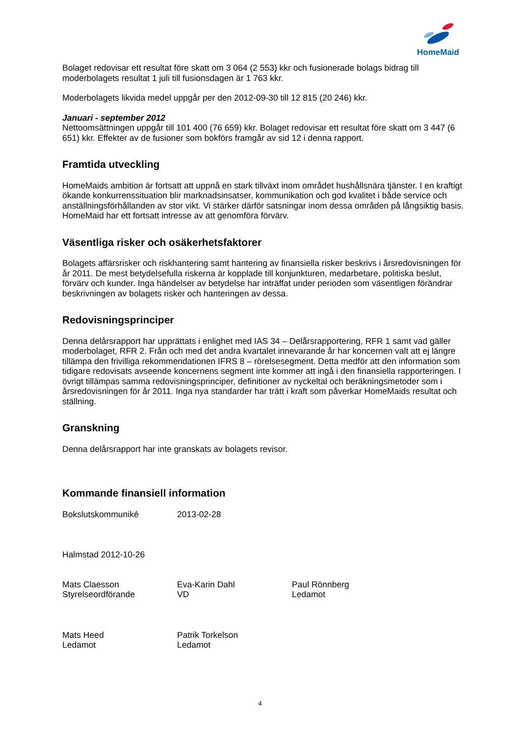HomeMaid
Bolaget redovisar ett resultat före skatt om 3 064 (2 553) kkr och fusionerade bolags bidrag till moderbolagets resultat 1 juli till fusionsdagen är 1 763 kkr.
Moderbolagets likvida medel uppgår per den 2012-09-30 till 12 815 (20 246) kkr.
Januari - september 2012
Nettoomsättningen uppgår till 101 400 (76 659) kkr. Bolaget redovisar ett resultat före skatt om 3 447 (6 651) kkr. Effekter av de fusioner som bokförs framgår av sid 12 i denna rapport.
Framtida utveckling
HomeMaids ambition är fortsatt att uppnå en stark tillväxt inom området hushållsnära tjänster. I en kraftigt ökande konkurrenssituation blir marknadsinsatser, kommunikation och god kvalitet i både service och anställningsförhållanden av stor vikt. Vi stärker därför satsningar inom dessa områden på långsiktig basis. HomeMaid har ett fortsatt intresse av att genomföra förvärv.
Väsentliga risker och osäkerhetsfaktorer
Bolagets affärsrisker och riskhantering samt hantering av finansiella risker beskrivs i årsredovisningen för år 2011. De mest betydelsefulla riskerna är kopplade till konjunkturen, medarbetare, politiska beslut, förvärv och kunder. Inga händelser av betydelse har inträffat under perioden som väsentligen förändrar beskrivningen av bolagets risker och hanteringen av dessa.
Redovisningsprinciper
Denna delårsrapport har upprättats i enlighet med IAS 34 – Delårsrapportering, RFR 1 samt vad gäller moderbolaget, RFR 2. Från och med det andra kvartalet innevarande år har koncernen valt att ej längre tillämpa den frivilliga rekommendationen IFRS 8 – rörelsesegment. Detta medför att den information som tidigare redovisats avseende koncernens segment inte kommer att ingå i den finansiella rapporteringen. I övrigt tillämpas samma redovisningsprinciper, definitioner av nyckeltal och beräkningsmetoder som i årsredovisningen för år 2011. Inga nya standarder har trätt i kraft som påverkar HomeMaids resultat och ställning.
Granskning
Denna delårsrapport har inte granskats av bolagets revisor.
Kommande finansiell information
Bokslutskommuniké 2013-02-28
Halmstad 2012-10-26
Mats Claesson
Styrelseordförande
Eva-Karin Dahl
VD
Paul Rönnberg
Ledamot
Mats Heed
Ledamot
Patrik Torkelson
Ledamot
4